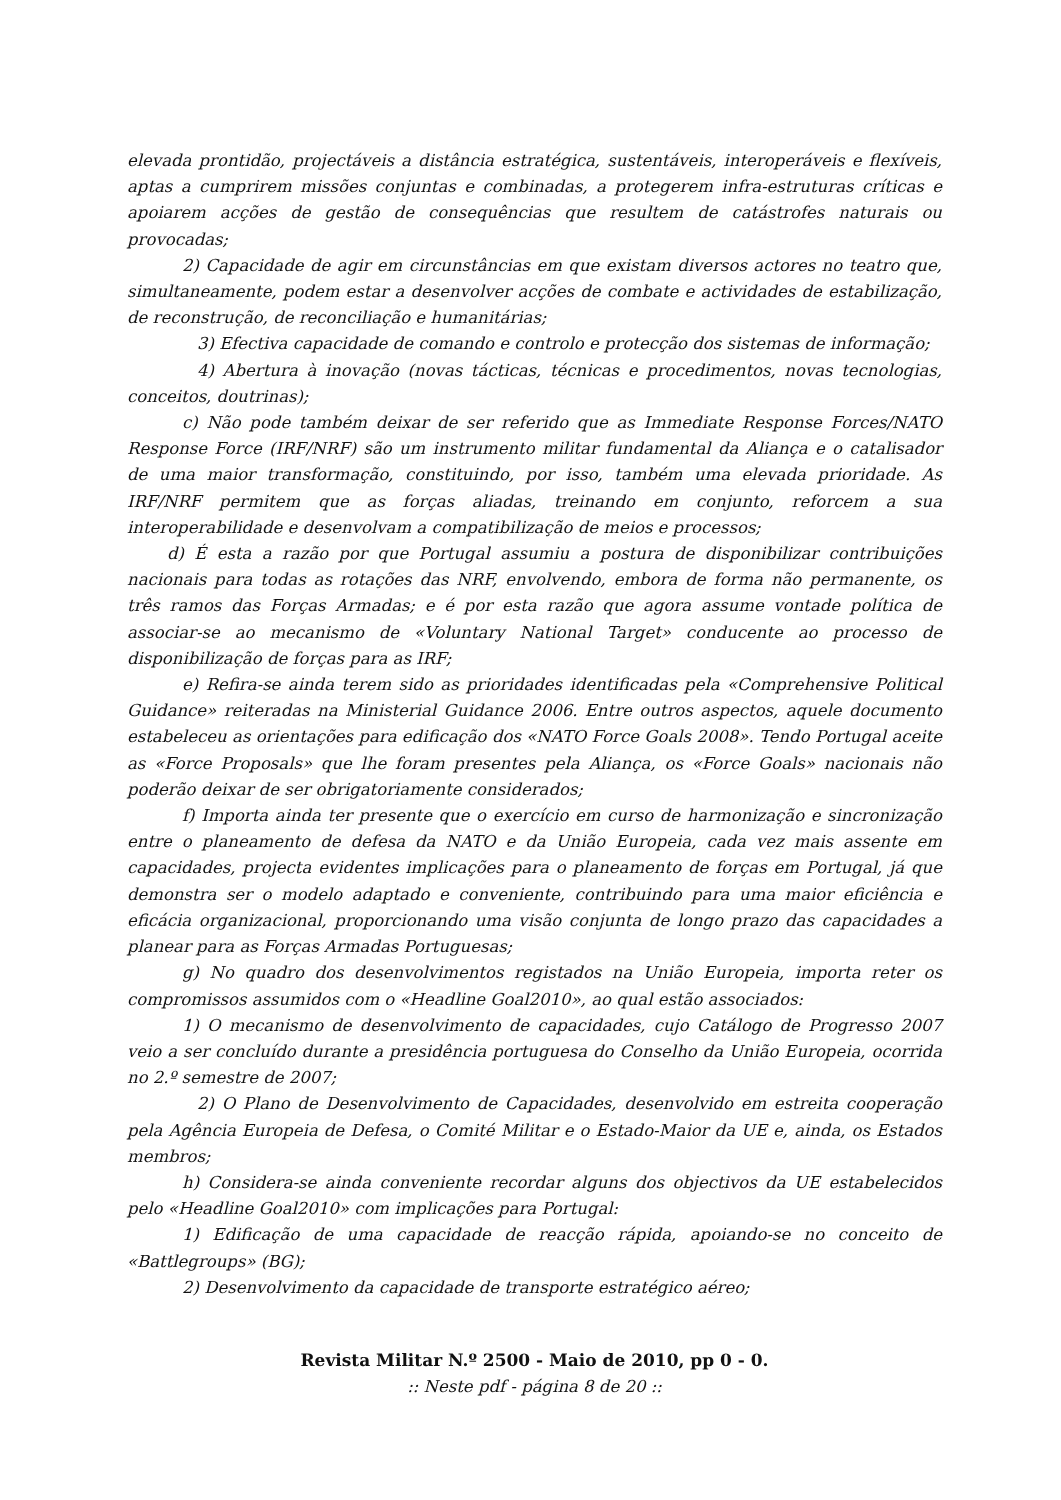elevada prontidão, projectáveis a distância estratégica, sustentáveis, interoperáveis e flexíveis, aptas a cumprirem missões conjuntas e combinadas, a protegerem infra-estruturas críticas e apoiarem acções de gestão de consequências que resultem de catástrofes naturais ou provocadas;
2) Capacidade de agir em circunstâncias em que existam diversos actores no teatro que, simultaneamente, podem estar a desenvolver acções de combate e actividades de estabilização, de reconstrução, de reconciliação e humanitárias;
3) Efectiva capacidade de comando e controlo e protecção dos sistemas de informação;
4) Abertura à inovação (novas tácticas, técnicas e procedimentos, novas tecnologias, conceitos, doutrinas);
c) Não pode também deixar de ser referido que as Immediate Response Forces/NATO Response Force (IRF/NRF) são um instrumento militar fundamental da Aliança e o catalisador de uma maior transformação, constituindo, por isso, também uma elevada prioridade. As IRF/NRF permitem que as forças aliadas, treinando em conjunto, reforcem a sua interoperabilidade e desenvolvam a compatibilização de meios e processos;
d) É esta a razão por que Portugal assumiu a postura de disponibilizar contribuições nacionais para todas as rotações das NRF, envolvendo, embora de forma não permanente, os três ramos das Forças Armadas; e é por esta razão que agora assume vontade política de associar-se ao mecanismo de «Voluntary National Target» conducente ao processo de disponibilização de forças para as IRF;
e) Refira-se ainda terem sido as prioridades identificadas pela «Comprehensive Political Guidance» reiteradas na Ministerial Guidance 2006. Entre outros aspectos, aquele documento estabeleceu as orientações para edificação dos «NATO Force Goals 2008». Tendo Portugal aceite as «Force Proposals» que lhe foram presentes pela Aliança, os «Force Goals» nacionais não poderão deixar de ser obrigatoriamente considerados;
f) Importa ainda ter presente que o exercício em curso de harmonização e sincronização entre o planeamento de defesa da NATO e da União Europeia, cada vez mais assente em capacidades, projecta evidentes implicações para o planeamento de forças em Portugal, já que demonstra ser o modelo adaptado e conveniente, contribuindo para uma maior eficiência e eficácia organizacional, proporcionando uma visão conjunta de longo prazo das capacidades a planear para as Forças Armadas Portuguesas;
g) No quadro dos desenvolvimentos registados na União Europeia, importa reter os compromissos assumidos com o «Headline Goal2010», ao qual estão associados:
1) O mecanismo de desenvolvimento de capacidades, cujo Catálogo de Progresso 2007 veio a ser concluído durante a presidência portuguesa do Conselho da União Europeia, ocorrida no 2.º semestre de 2007;
2) O Plano de Desenvolvimento de Capacidades, desenvolvido em estreita cooperação pela Agência Europeia de Defesa, o Comité Militar e o Estado-Maior da UE e, ainda, os Estados membros;
h) Considera-se ainda conveniente recordar alguns dos objectivos da UE estabelecidos pelo «Headline Goal2010» com implicações para Portugal:
1) Edificação de uma capacidade de reacção rápida, apoiando-se no conceito de «Battlegroups» (BG);
2) Desenvolvimento da capacidade de transporte estratégico aéreo;
Revista Militar N.º 2500 - Maio de 2010, pp 0 - 0.
:: Neste pdf - página 8 de 20 ::